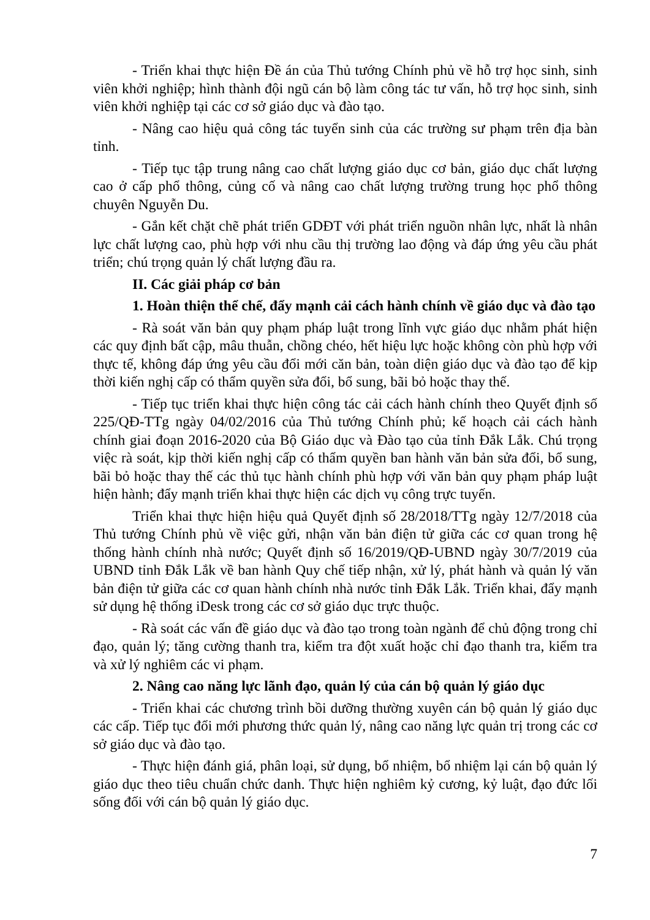- Triển khai thực hiện Đề án của Thủ tướng Chính phủ về hỗ trợ học sinh, sinh viên khởi nghiệp; hình thành đội ngũ cán bộ làm công tác tư vấn, hỗ trợ học sinh, sinh viên khởi nghiệp tại các cơ sở giáo dục và đào tạo.
- Nâng cao hiệu quả công tác tuyển sinh của các trường sư phạm trên địa bàn tỉnh.
- Tiếp tục tập trung nâng cao chất lượng giáo dục cơ bản, giáo dục chất lượng cao ở cấp phổ thông, củng cố và nâng cao chất lượng trường trung học phổ thông chuyên Nguyễn Du.
- Gắn kết chặt chẽ phát triển GDĐT với phát triển nguồn nhân lực, nhất là nhân lực chất lượng cao, phù hợp với nhu cầu thị trường lao động và đáp ứng yêu cầu phát triển; chú trọng quản lý chất lượng đầu ra.
II. Các giải pháp cơ bản
1. Hoàn thiện thể chế, đẩy mạnh cải cách hành chính về giáo dục và đào tạo
- Rà soát văn bản quy phạm pháp luật trong lĩnh vực giáo dục nhằm phát hiện các quy định bất cập, mâu thuẫn, chồng chéo, hết hiệu lực hoặc không còn phù hợp với thực tế, không đáp ứng yêu cầu đổi mới căn bản, toàn diện giáo dục và đào tạo để kịp thời kiến nghị cấp có thẩm quyền sửa đổi, bổ sung, bãi bỏ hoặc thay thế.
- Tiếp tục triển khai thực hiện công tác cải cách hành chính theo Quyết định số 225/QĐ-TTg ngày 04/02/2016 của Thủ tướng Chính phủ; kế hoạch cải cách hành chính giai đoạn 2016-2020 của Bộ Giáo dục và Đào tạo của tỉnh Đắk Lắk. Chú trọng việc rà soát, kịp thời kiến nghị cấp có thẩm quyền ban hành văn bản sửa đổi, bổ sung, bãi bỏ hoặc thay thế các thủ tục hành chính phù hợp với văn bản quy phạm pháp luật hiện hành; đẩy mạnh triển khai thực hiện các dịch vụ công trực tuyến.
Triển khai thực hiện hiệu quả Quyết định số 28/2018/TTg ngày 12/7/2018 của Thủ tướng Chính phủ về việc gửi, nhận văn bản điện tử giữa các cơ quan trong hệ thống hành chính nhà nước; Quyết định số 16/2019/QĐ-UBND ngày 30/7/2019 của UBND tỉnh Đắk Lắk về ban hành Quy chế tiếp nhận, xử lý, phát hành và quản lý văn bản điện tử giữa các cơ quan hành chính nhà nước tỉnh Đắk Lắk. Triển khai, đẩy mạnh sử dụng hệ thống iDesk trong các cơ sở giáo dục trực thuộc.
- Rà soát các vấn đề giáo dục và đào tạo trong toàn ngành để chủ động trong chỉ đạo, quản lý; tăng cường thanh tra, kiểm tra đột xuất hoặc chỉ đạo thanh tra, kiểm tra và xử lý nghiêm các vi phạm.
2. Nâng cao năng lực lãnh đạo, quản lý của cán bộ quản lý giáo dục
- Triển khai các chương trình bồi dưỡng thường xuyên cán bộ quản lý giáo dục các cấp. Tiếp tục đổi mới phương thức quản lý, nâng cao năng lực quản trị trong các cơ sở giáo dục và đào tạo.
- Thực hiện đánh giá, phân loại, sử dụng, bổ nhiệm, bổ nhiệm lại cán bộ quản lý giáo dục theo tiêu chuẩn chức danh. Thực hiện nghiêm kỷ cương, kỷ luật, đạo đức lối sống đối với cán bộ quản lý giáo dục.
7